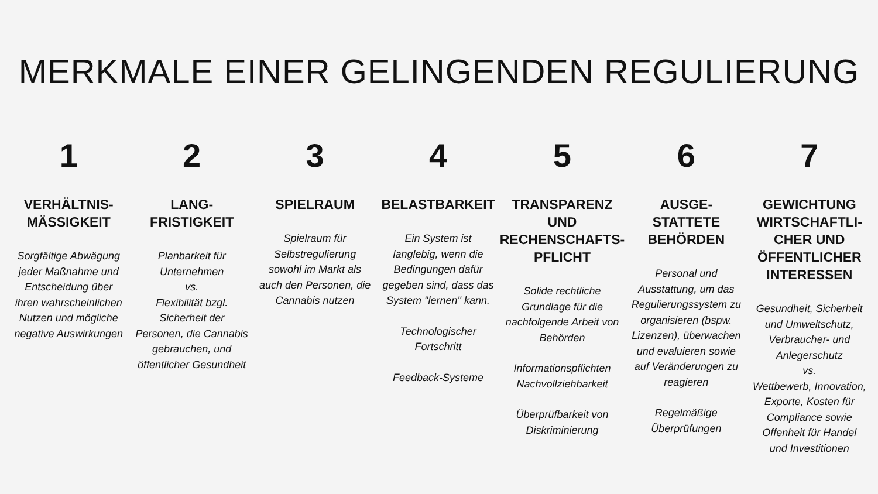MERKMALE EINER GELINGENDEN REGULIERUNG
1
VERHÄLTNIS-
MÄSSIGKEIT
Sorgfältige Abwägung jeder Maßnahme und Entscheidung über ihren wahrscheinlichen Nutzen und mögliche negative Auswirkungen
2
LANG-
FRISTIGKEIT
Planbarkeit für Unternehmen
vs.
Flexibilität bzgl. Sicherheit der Personen, die Cannabis gebrauchen, und öffentlicher Gesundheit
3
SPIELRAUM
Spielraum für Selbstregulierung sowohl im Markt als auch den Personen, die Cannabis nutzen
4
BELASTBARKEIT
Ein System ist langlebig, wenn die Bedingungen dafür gegeben sind, dass das System "lernen" kann.
Technologischer Fortschritt
Feedback-Systeme
5
TRANSPARENZ UND RECHENSCHAFTS-
PFLICHT
Solide rechtliche Grundlage für die nachfolgende Arbeit von Behörden
Informationspflichten Nachvollziehbarkeit
Überprüfbarkeit von Diskriminierung
6
AUSGE-
STATTETE BEHÖRDEN
Personal und Ausstattung, um das Regulierungssystem zu organisieren (bspw. Lizenzen), überwachen und evaluieren sowie auf Veränderungen zu reagieren
Regelmäßige Überprüfungen
7
GEWICHTUNG WIRTSCHAFTLI-
CHER UND ÖFFENTLICHER INTERESSEN
Gesundheit, Sicherheit und Umweltschutz, Verbraucher- und Anlegerschutz
vs.
Wettbewerb, Innovation, Exporte, Kosten für Compliance sowie Offenheit für Handel und Investitionen